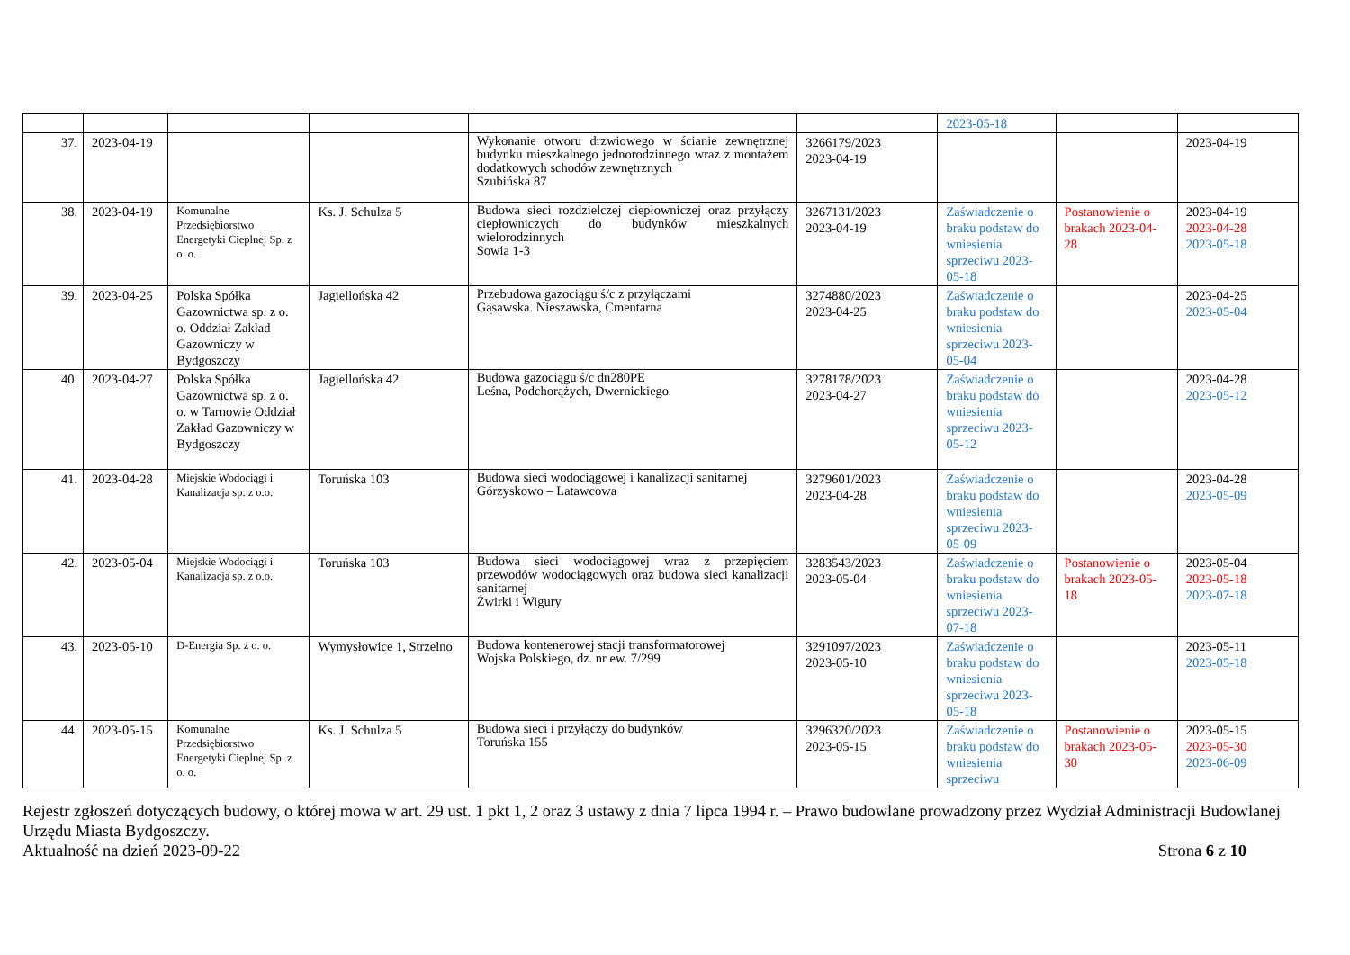| | | | | | | 2023-05-18 | | |
| 37. | 2023-04-19 | | | Wykonanie otworu drzwiowego w ścianie zewnętrznej budynku mieszkalnego jednorodzinnego wraz z montażem dodatkowych schodów zewnętrznych Szubińska 87 | 3266179/2023 2023-04-19 | | | 2023-04-19 |
| 38. | 2023-04-19 | Komunalne Przedsiębiorstwo Energetyki Cieplnej Sp. z o. o. | Ks. J. Schulza 5 | Budowa sieci rozdzielczej ciepłowniczej oraz przyłączy ciepłowniczych do budynków mieszkalnych wielorodzinnych Sowia 1-3 | 3267131/2023 2023-04-19 | Zaświadczenie o braku podstaw do wniesienia sprzeciwu 2023-05-18 | Postanowienie o brakach 2023-04-28 | 2023-04-19 2023-04-28 2023-05-18 |
| 39. | 2023-04-25 | Polska Spółka Gazownictwa sp. z o. o. Oddział Zakład Gazowniczy w Bydgoszczy | Jagiellońska 42 | Przebudowa gazociągu ś/c z przyłączami Gąsawska. Nieszawska, Cmentarna | 3274880/2023 2023-04-25 | Zaświadczenie o braku podstaw do wniesienia sprzeciwu 2023-05-04 | | 2023-04-25 2023-05-04 |
| 40. | 2023-04-27 | Polska Spółka Gazownictwa sp. z o. o. w Tarnowie Oddział Zakład Gazowniczy w Bydgoszczy | Jagiellońska 42 | Budowa gazociągu ś/c dn280PE Leśna, Podchorążych, Dwernickiego | 3278178/2023 2023-04-27 | Zaświadczenie o braku podstaw do wniesienia sprzeciwu 2023-05-12 | | 2023-04-28 2023-05-12 |
| 41. | 2023-04-28 | Miejskie Wodociągi i Kanalizacja sp. z o.o. | Toruńska 103 | Budowa sieci wodociągowej i kanalizacji sanitarnej Górzyskowo – Latawcowa | 3279601/2023 2023-04-28 | Zaświadczenie o braku podstaw do wniesienia sprzeciwu 2023-05-09 | | 2023-04-28 2023-05-09 |
| 42. | 2023-05-04 | Miejskie Wodociągi i Kanalizacja sp. z o.o. | Toruńska 103 | Budowa sieci wodociągowej wraz z przepięciem przewodów wodociągowych oraz budowa sieci kanalizacji sanitarnej Żwirki i Wigury | 3283543/2023 2023-05-04 | Zaświadczenie o braku podstaw do wniesienia sprzeciwu 2023-07-18 | Postanowienie o brakach 2023-05-18 | 2023-05-04 2023-05-18 2023-07-18 |
| 43. | 2023-05-10 | D-Energia Sp. z o. o. | Wymysłowice 1, Strzelno | Budowa kontenerowej stacji transformatorowej Wojska Polskiego, dz. nr ew. 7/299 | 3291097/2023 2023-05-10 | Zaświadczenie o braku podstaw do wniesienia sprzeciwu 2023-05-18 | | 2023-05-11 2023-05-18 |
| 44. | 2023-05-15 | Komunalne Przedsiębiorstwo Energetyki Cieplnej Sp. z o. o. | Ks. J. Schulza 5 | Budowa sieci i przyłączy do budynków Toruńska 155 | 3296320/2023 2023-05-15 | Zaświadczenie o braku podstaw do wniesienia sprzeciwu | Postanowienie o brakach 2023-05-30 | 2023-05-15 2023-05-30 2023-06-09 |
Rejestr zgłoszeń dotyczących budowy, o której mowa w art. 29 ust. 1 pkt 1, 2 oraz 3 ustawy z dnia 7 lipca 1994 r. – Prawo budowlane prowadzony przez Wydział Administracji Budowlanej Urzędu Miasta Bydgoszczy.
Aktualność na dzień 2023-09-22 Strona 6 z 10